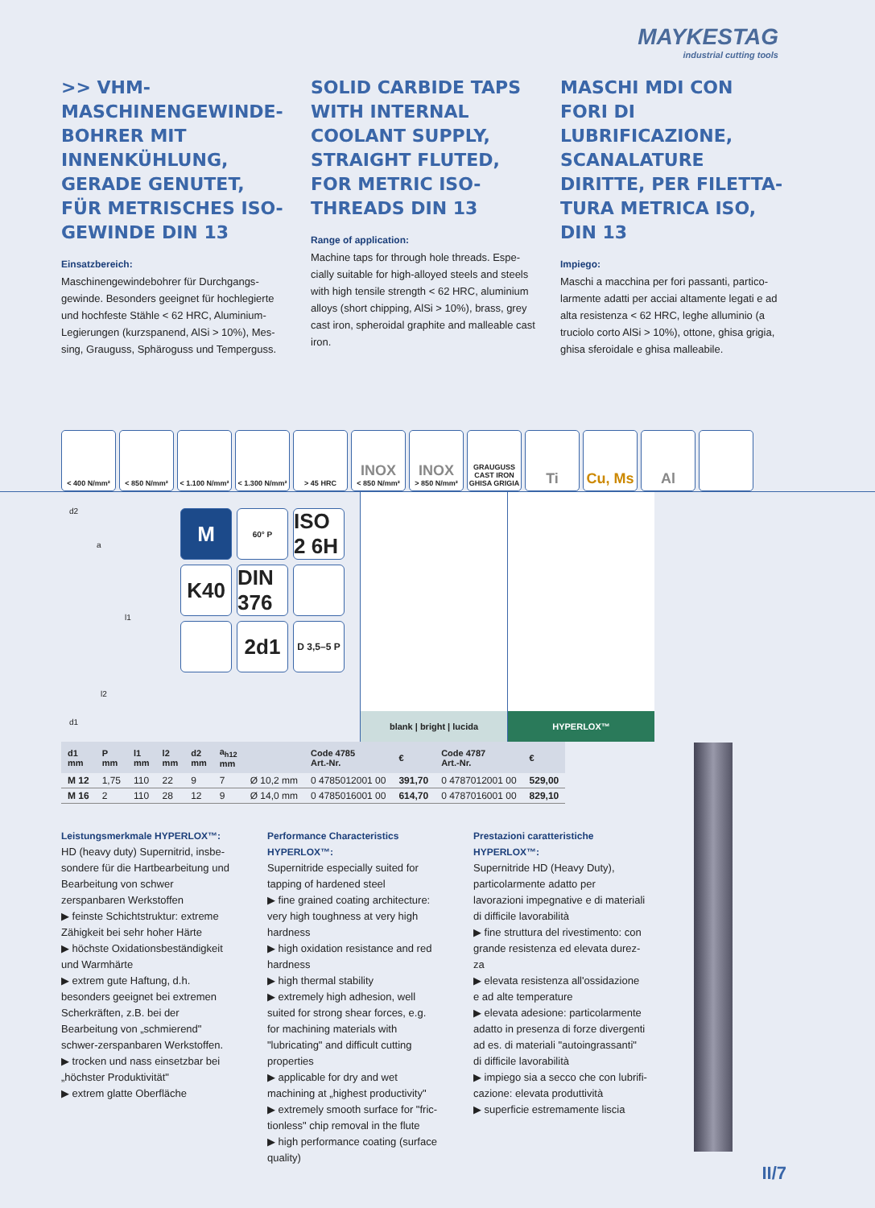MAYKESTAG
industrial cutting tools
>> VHM-MASCHINENGEWINDE­BOHRER MIT INNENKÜHLUNG, GERADE GENUTET, FÜR METRI­SCHES ISO-GEWINDE DIN 13
Einsatzbereich:
Maschinengewindebohrer für Durchgangs­gewinde. Besonders geeignet für hochlegierte und hochfeste Stähle < 62 HRC, Aluminium-Legierungen (kurzspanend, AlSi > 10%), Mes­sing, Grauguss, Sphäroguss und Temperguss.
SOLID CARBIDE TAPS WITH INTERNAL COOLANT SUPPLY, STRAIGHT FLUTED, FOR METRIC ISO-THREADS DIN 13
Range of application:
Machine taps for through hole threads. Espe­cially suitable for high-alloyed steels and steels with high tensile strength < 62 HRC, alu­minium alloys (short chipping, AlSi > 10%), brass, grey cast iron, spheroidal graphite and malleable cast iron.
MASCHI MDI CON FORI DI LUBRIFICAZIONE, SCANALA­TURE DIRITTE, PER FILETTA­TURA METRICA ISO, DIN 13
Impiego:
Maschi a macchina per fori passanti, partico­larmente adatti per acciai altamente legati e ad alta resistenza < 62 HRC, leghe alluminio (a truciolo corto AlSi > 10%), ottone, ghisa gri­gia, ghisa sferoidale e ghisa malleabile.
< 400 N/mm² < 850 N/mm² < 1.100 N/mm²
< 1.300 N/mm²
> 45 HRC
INOX
< 850 N/mm²
INOX
> 850 N/mm²
GRAUGUSS CAST IRON GHISA GRIGIA
Ti Cu, Ms Al
d2
a
l1
l2
d1
M
60° P
ISO 2 6H
K40
DIN 376
2d1
D 3,5–5 P
blank | bright | lucida
HYPERLOX™
| d1 mm | P mm | l1 mm | l2 mm | d2 mm | a<sub>h12</sub> mm | | Code 4785 Art.-Nr. | € | Code 4787 Art.-Nr. | € |
| --- | --- | --- | --- | --- | --- | --- | --- | --- | --- | --- |
| M 12 | 1,75 | 110 | 22 | 9 | 7 | Ø 10,2 mm | 0 4785012001 00 | 391,70 | 0 4787012001 00 | 529,00 |
| M 16 | 2 | 110 | 28 | 12 | 9 | Ø 14,0 mm | 0 4785016001 00 | 614,70 | 0 4787016001 00 | 829,10 |
Leistungsmerkmale HYPERLOX™:
HD (heavy duty) Supernitrid, insbe­sondere für die Hartbearbeitung und Bearbeitung von schwer zerspanbaren Werkstoffen
▶ feinste Schichtstruktur: extreme Zähigkeit bei sehr hoher Härte
▶ höchste Oxidationsbeständigkeit und Warmhärte
▶ extrem gute Haftung, d.h. besonders geeignet bei extremen Scherkräften, z.B. bei der Bearbeitung von „schmierend" schwer-zerspanbaren Werkstoffen.
▶ trocken und nass einsetzbar bei „höchster Produktivität"
▶ extrem glatte Oberfläche
Performance Characteristics HYPERLOX™:
Supernitride especially suited for tapping of hardened steel
▶ fine grained coating architecture: very high toughness at very high hardness
▶ high oxidation resistance and red hardness
▶ high thermal stability
▶ extremely high adhesion, well suited for strong shear forces, e.g. for ma­chining materials with "lubricating" and difficult cutting properties
▶ applicable for dry and wet machining at „highest productivity"
▶ extremely smooth surface for "fric­tionless" chip removal in the flute
▶ high performance coating (surface quality)
Prestazioni caratteristiche HYPERLOX™:
Supernitride HD (Heavy Duty), partico­larmente adatto per lavorazioni impe­gnative e di materiali di difficile lavora­bilità
▶ fine struttura del rivestimento: con grande resistenza ed elevata durez­za
▶ elevata resistenza all'ossidazione e ad alte temperature
▶ elevata adesione: particolarmente adatto in presenza di forze divergenti ad es. di materiali "autoingrassanti" di difficile lavorabilità
▶ impiego sia a secco che con lubrifi­cazione: elevata produttività
▶ superficie estremamente liscia
II/7